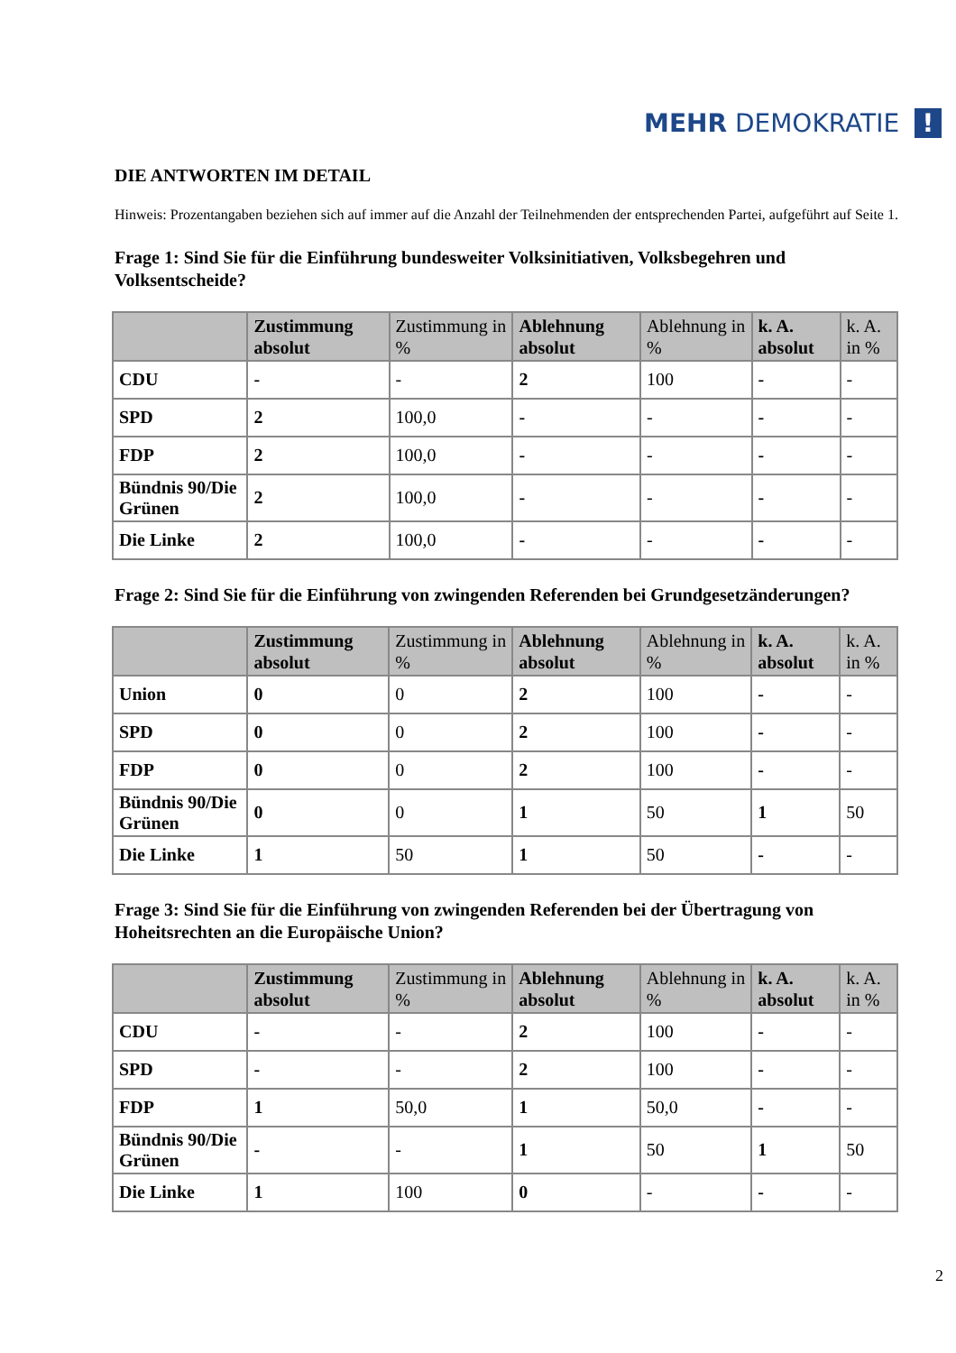MEHR DEMOKRATIE !
DIE ANTWORTEN IM DETAIL
Hinweis: Prozentangaben beziehen sich auf immer auf die Anzahl der Teilnehmenden der entsprechenden Partei, aufgeführt auf Seite 1.
Frage 1: Sind Sie für die Einführung bundesweiter Volksinitiativen, Volksbegehren und Volksentscheide?
| | Zustimmung absolut | Zustimmung in % | Ablehnung absolut | Ablehnung in % | k. A. absolut | k. A. in % |
| --- | --- | --- | --- | --- | --- | --- |
| CDU | - | - | 2 | 100 | - | - |
| SPD | 2 | 100,0 | - | - | - | - |
| FDP | 2 | 100,0 | - | - | - | - |
| Bündnis 90/Die Grünen | 2 | 100,0 | - | - | - | - |
| Die Linke | 2 | 100,0 | - | - | - | - |
Frage 2: Sind Sie für die Einführung von zwingenden Referenden bei Grundgesetzänderungen?
| | Zustimmung absolut | Zustimmung in % | Ablehnung absolut | Ablehnung in % | k. A. absolut | k. A. in % |
| --- | --- | --- | --- | --- | --- | --- |
| Union | 0 | 0 | 2 | 100 | - | - |
| SPD | 0 | 0 | 2 | 100 | - | - |
| FDP | 0 | 0 | 2 | 100 | - | - |
| Bündnis 90/Die Grünen | 0 | 0 | 1 | 50 | 1 | 50 |
| Die Linke | 1 | 50 | 1 | 50 | - | - |
Frage 3: Sind Sie für die Einführung von zwingenden Referenden bei der Übertragung von Hoheitsrechten an die Europäische Union?
| | Zustimmung absolut | Zustimmung in % | Ablehnung absolut | Ablehnung in % | k. A. absolut | k. A. in % |
| --- | --- | --- | --- | --- | --- | --- |
| CDU | - | - | 2 | 100 | - | - |
| SPD | - | - | 2 | 100 | - | - |
| FDP | 1 | 50,0 | 1 | 50,0 | - | - |
| Bündnis 90/Die Grünen | - | - | 1 | 50 | 1 | 50 |
| Die Linke | 1 | 100 | 0 | - | - | - |
2